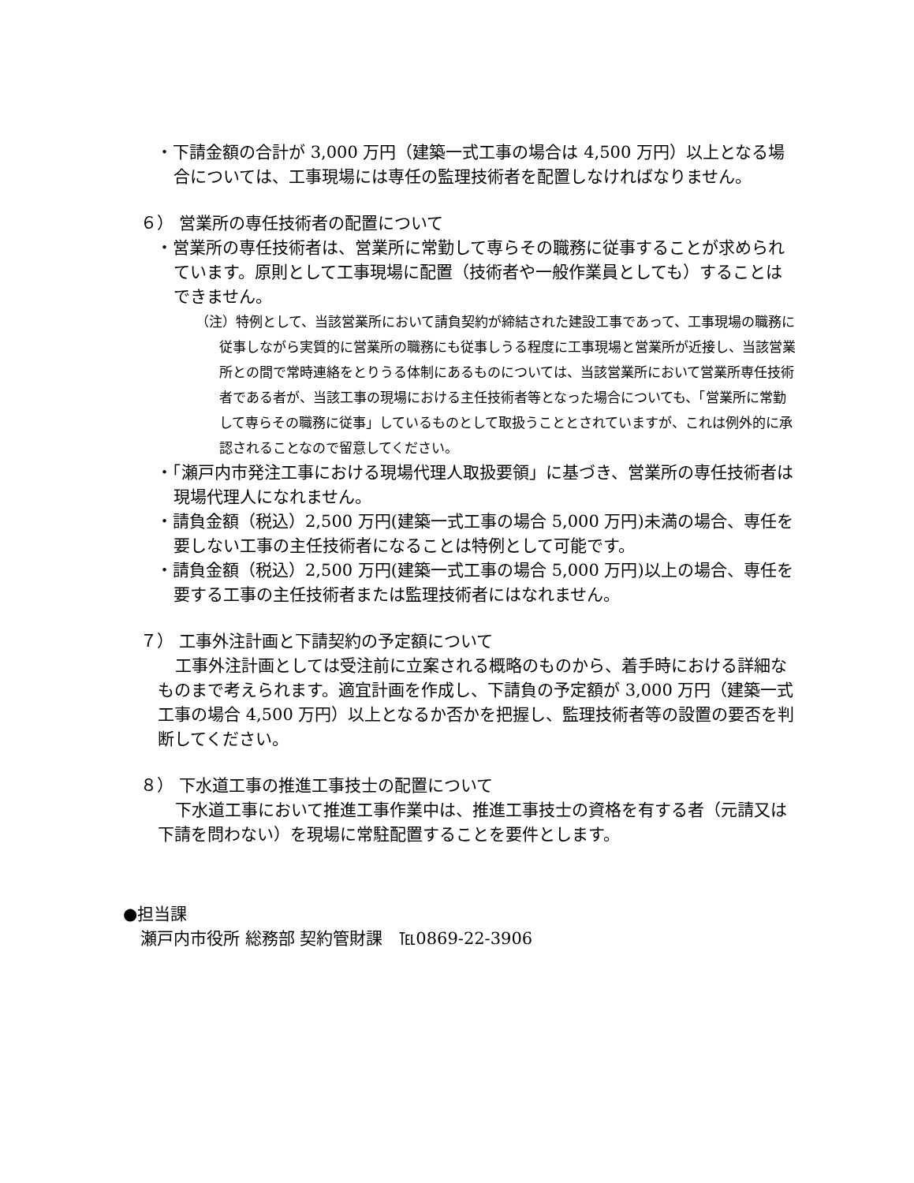・下請金額の合計が 3,000 万円（建築一式工事の場合は 4,500 万円）以上となる場合については、工事現場には専任の監理技術者を配置しなければなりません。
６） 営業所の専任技術者の配置について
・営業所の専任技術者は、営業所に常勤して専らその職務に従事することが求められています。原則として工事現場に配置（技術者や一般作業員としても）することはできません。
（注）特例として、当該営業所において請負契約が締結された建設工事であって、工事現場の職務に従事しながら実質的に営業所の職務にも従事しうる程度に工事現場と営業所が近接し、当該営業所との間で常時連絡をとりうる体制にあるものについては、当該営業所において営業所専任技術者である者が、当該工事の現場における主任技術者等となった場合についても、「営業所に常勤して専らその職務に従事」しているものとして取扱うこととされていますが、これは例外的に承認されることなので留意してください。
・「瀬戸内市発注工事における現場代理人取扱要領」に基づき、営業所の専任技術者は現場代理人になれません。
・請負金額（税込）2,500 万円(建築一式工事の場合 5,000 万円)未満の場合、専任を要しない工事の主任技術者になることは特例として可能です。
・請負金額（税込）2,500 万円(建築一式工事の場合 5,000 万円)以上の場合、専任を要する工事の主任技術者または監理技術者にはなれません。
７） 工事外注計画と下請契約の予定額について
工事外注計画としては受注前に立案される概略のものから、着手時における詳細なものまで考えられます。適宜計画を作成し、下請負の予定額が 3,000 万円（建築一式工事の場合 4,500 万円）以上となるか否かを把握し、監理技術者等の設置の要否を判断してください。
８） 下水道工事の推進工事技士の配置について
下水道工事において推進工事作業中は、推進工事技士の資格を有する者（元請又は下請を問わない）を現場に常駐配置することを要件とします。
●担当課
瀬戸内市役所 総務部 契約管財課　℡0869-22-3906